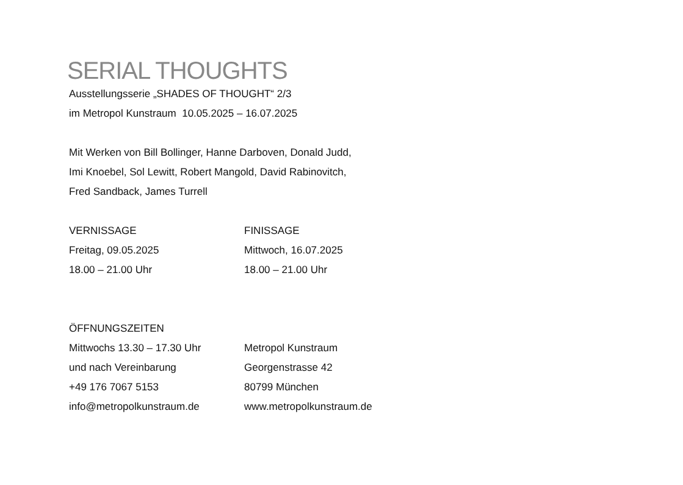SERIAL THOUGHTS
Ausstellungsserie „SHADES OF THOUGHT“ 2/3
im Metropol Kunstraum 10.05.2025 – 16.07.2025
Mit Werken von Bill Bollinger, Hanne Darboven, Donald Judd,
Imi Knoebel, Sol Lewitt, Robert Mangold, David Rabinovitch,
Fred Sandback, James Turrell
VERNISSAGE
Freitag, 09.05.2025
18.00 – 21.00 Uhr
FINISSAGE
Mittwoch, 16.07.2025
18.00 – 21.00 Uhr
ÖFFNUNGSZEITEN
Mittwochs 13.30 – 17.30 Uhr
und nach Vereinbarung
+49 176 7067 5153
info@metropolkunstraum.de
Metropol Kunstraum
Georgenstrasse 42
80799 München
www.metropolkunstraum.de